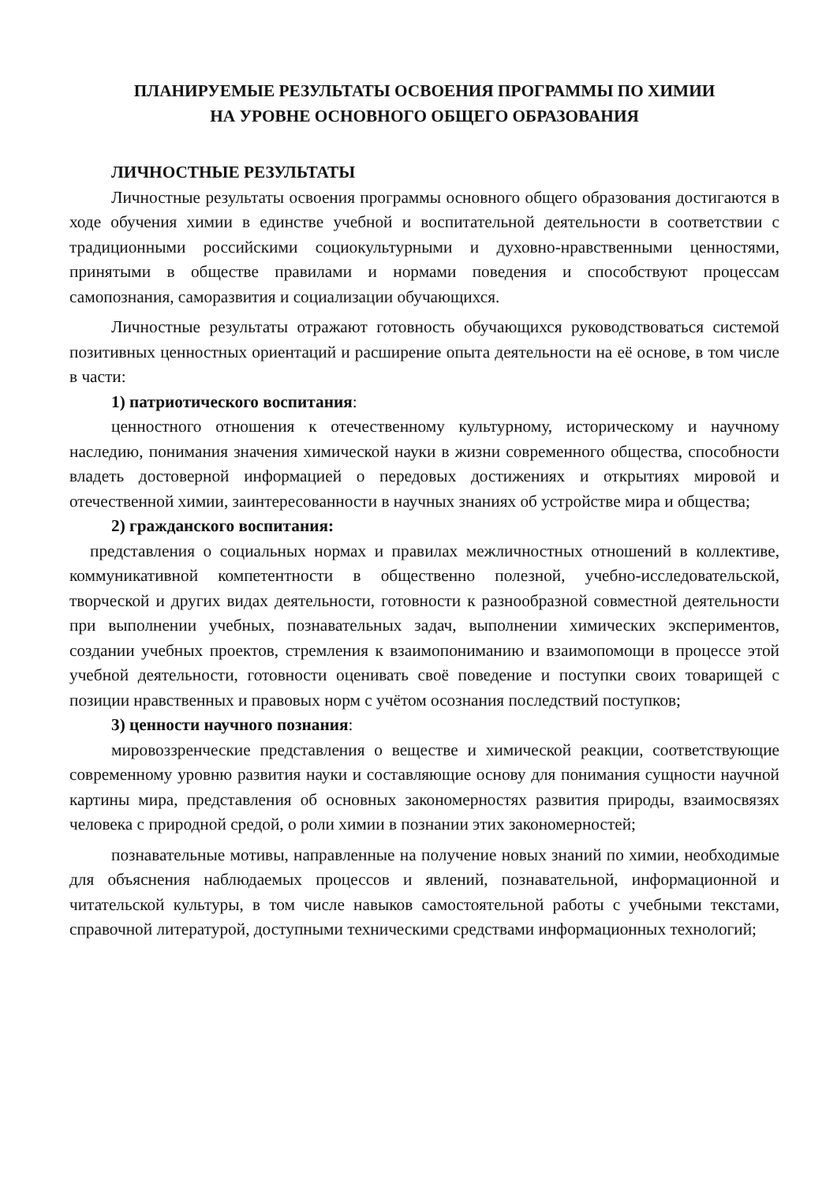ПЛАНИРУЕМЫЕ РЕЗУЛЬТАТЫ ОСВОЕНИЯ ПРОГРАММЫ ПО ХИМИИ
НА УРОВНЕ ОСНОВНОГО ОБЩЕГО ОБРАЗОВАНИЯ
ЛИЧНОСТНЫЕ РЕЗУЛЬТАТЫ
Личностные результаты освоения программы основного общего образования достигаются в ходе обучения химии в единстве учебной и воспитательной деятельности в соответствии с традиционными российскими социокультурными и духовно-нравственными ценностями, принятыми в обществе правилами и нормами поведения и способствуют процессам самопознания, саморазвития и социализации обучающихся.
Личностные результаты отражают готовность обучающихся руководствоваться системой позитивных ценностных ориентаций и расширение опыта деятельности на её основе, в том числе в части:
1) патриотического воспитания:
ценностного отношения к отечественному культурному, историческому и научному наследию, понимания значения химической науки в жизни современного общества, способности владеть достоверной информацией о передовых достижениях и открытиях мировой и отечественной химии, заинтересованности в научных знаниях об устройстве мира и общества;
2) гражданского воспитания:
представления о социальных нормах и правилах межличностных отношений в коллективе, коммуникативной компетентности в общественно полезной, учебно-исследовательской, творческой и других видах деятельности, готовности к разнообразной совместной деятельности при выполнении учебных, познавательных задач, выполнении химических экспериментов, создании учебных проектов, стремления к взаимопониманию и взаимопомощи в процессе этой учебной деятельности, готовности оценивать своё поведение и поступки своих товарищей с позиции нравственных и правовых норм с учётом осознания последствий поступков;
3) ценности научного познания:
мировоззренческие представления о веществе и химической реакции, соответствующие современному уровню развития науки и составляющие основу для понимания сущности научной картины мира, представления об основных закономерностях развития природы, взаимосвязях человека с природной средой, о роли химии в познании этих закономерностей;
познавательные мотивы, направленные на получение новых знаний по химии, необходимые для объяснения наблюдаемых процессов и явлений, познавательной, информационной и читательской культуры, в том числе навыков самостоятельной работы с учебными текстами, справочной литературой, доступными техническими средствами информационных технологий;